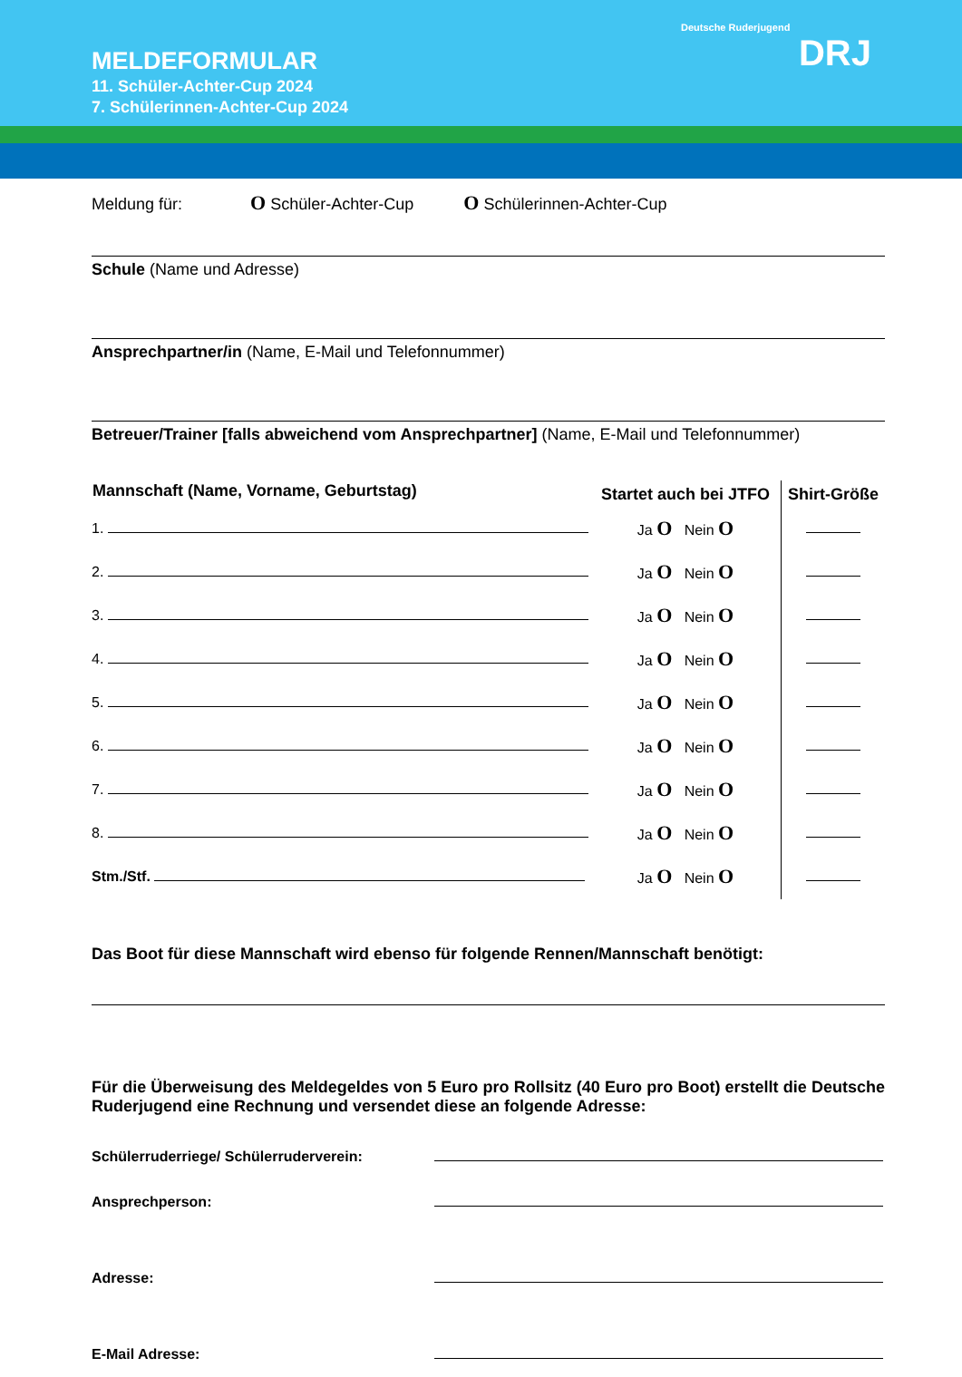MELDEFORMULAR
11. Schüler-Achter-Cup 2024
7. Schülerinnen-Achter-Cup 2024
Deutsche Ruderjugend
DRJ
Meldung für: O Schüler-Achter-Cup O Schülerinnen-Achter-Cup
Schule (Name und Adresse)
Ansprechpartner/in (Name, E-Mail und Telefonnummer)
Betreuer/Trainer [falls abweichend vom Ansprechpartner] (Name, E-Mail und Telefonnummer)
| Mannschaft (Name, Vorname, Geburtstag) | Startet auch bei JTFO | Shirt-Größe |
| --- | --- | --- |
| 1. | Ja O Nein O | |
| 2. | Ja O Nein O | |
| 3. | Ja O Nein O | |
| 4. | Ja O Nein O | |
| 5. | Ja O Nein O | |
| 6. | Ja O Nein O | |
| 7. | Ja O Nein O | |
| 8. | Ja O Nein O | |
| Stm./Stf. | Ja O Nein O | |
Das Boot für diese Mannschaft wird ebenso für folgende Rennen/Mannschaft benötigt:
Für die Überweisung des Meldegeldes von 5 Euro pro Rollsitz (40 Euro pro Boot) erstellt die Deutsche Ruderjugend eine Rechnung und versendet diese an folgende Adresse:
| Schülerruderriege/ Schülerruderverein: | |
| Ansprechperson: | |
| Adresse: | |
| E-Mail Adresse: | |